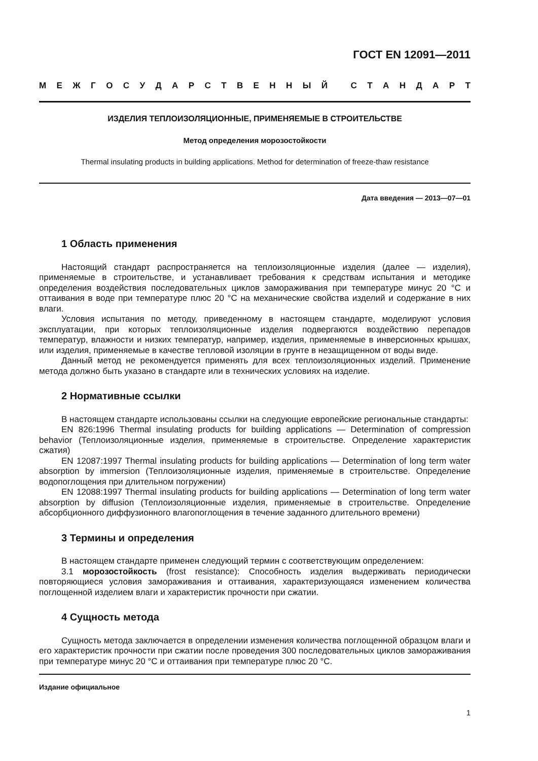ГОСТ EN 12091—2011
МЕЖГОСУДАРСТВЕННЫЙ СТАНДАРТ
ИЗДЕЛИЯ ТЕПЛОИЗОЛЯЦИОННЫЕ, ПРИМЕНЯЕМЫЕ В СТРОИТЕЛЬСТВЕ
Метод определения морозостойкости
Thermal insulating products in building applications. Method for determination of freeze-thaw resistance
Дата введения — 2013—07—01
1 Область применения
Настоящий стандарт распространяется на теплоизоляционные изделия (далее — изделия), применяемые в строительстве, и устанавливает требования к средствам испытания и методике определения воздействия последовательных циклов замораживания при температуре минус 20 °С и оттаивания в воде при температуре плюс 20 °С на механические свойства изделий и содержание в них влаги.
Условия испытания по методу, приведенному в настоящем стандарте, моделируют условия эксплуатации, при которых теплоизоляционные изделия подвергаются воздействию перепадов температур, влажности и низких температур, например, изделия, применяемые в инверсионных крышах, или изделия, применяемые в качестве тепловой изоляции в грунте в незащищенном от воды виде.
Данный метод не рекомендуется применять для всех теплоизоляционных изделий. Применение метода должно быть указано в стандарте или в технических условиях на изделие.
2 Нормативные ссылки
В настоящем стандарте использованы ссылки на следующие европейские региональные стандарты:
EN 826:1996 Thermal insulating products for building applications — Determination of compression behavior (Теплоизоляционные изделия, применяемые в строительстве. Определение характеристик сжатия)
EN 12087:1997 Thermal insulating products for building applications — Determination of long term water absorption by immersion (Теплоизоляционные изделия, применяемые в строительстве. Определение водопоглощения при длительном погружении)
EN 12088:1997 Thermal insulating products for building applications — Determination of long term water absorption by diffusion (Теплоизоляционные изделия, применяемые в строительстве. Определение абсорбционного диффузионного влагопоглощения в течение заданного длительного времени)
3 Термины и определения
В настоящем стандарте применен следующий термин с соответствующим определением:
3.1 морозостойкость (frost resistance): Способность изделия выдерживать периодически повторяющиеся условия замораживания и оттаивания, характеризующаяся изменением количества поглощенной изделием влаги и характеристик прочности при сжатии.
4 Сущность метода
Сущность метода заключается в определении изменения количества поглощенной образцом влаги и его характеристик прочности при сжатии после проведения 300 последовательных циклов замораживания при температуре минус 20 °С и оттаивания при температуре плюс 20 °С.
Издание официальное
1